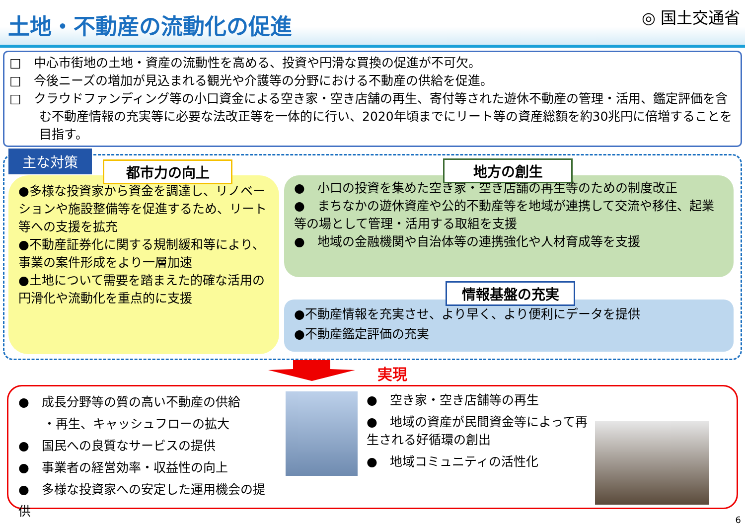土地・不動産の流動化の促進
◎ 国土交通省
□　中心市街地の土地・資産の流動性を高める、投資や円滑な買換の促進が不可欠。
□　今後ニーズの増加が見込まれる観光や介護等の分野における不動産の供給を促進。
□　クラウドファンディング等の小口資金による空き家・空き店舗の再生、寄付等された遊休不動産の管理・活用、鑑定評価を含む不動産情報の充実等に必要な法改正等を一体的に行い、2020年頃までにリート等の資産総額を約30兆円に倍増することを目指す。
主な対策
都市力の向上
●多様な投資家から資金を調達し、リノベーションや施設整備等を促進するため、リート等への支援を拡充
●不動産証券化に関する規制緩和等により、事業の案件形成をより一層加速
●土地について需要を踏まえた的確な活用の円滑化や流動化を重点的に支援
地方の創生
●　小口の投資を集めた空き家・空き店舗の再生等のための制度改正
●　まちなかの遊休資産や公的不動産等を地域が連携して交流や移住、起業等の場として管理・活用する取組を支援
●　地域の金融機関や自治体等の連携強化や人材育成等を支援
情報基盤の充実
●不動産情報を充実させ、より早く、より便利にデータを提供
●不動産鑑定評価の充実
実現
●　成長分野等の質の高い不動産の供給
　　・再生、キャッシュフローの拡大
●　国民への良質なサービスの提供
●　事業者の経営効率・収益性の向上
●　多様な投資家への安定した運用機会の提供
●　空き家・空き店舗等の再生
●　地域の資産が民間資金等によって再生される好循環の創出
●　地域コミュニティの活性化
6